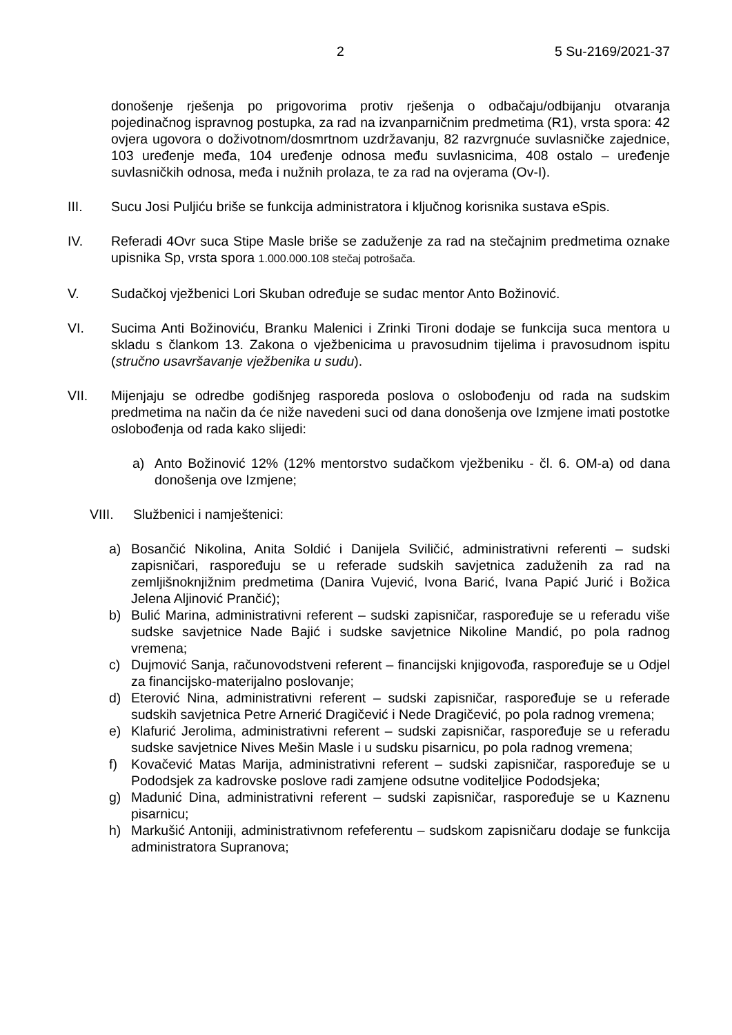2 5 Su-2169/2021-37
donošenje rješenja po prigovorima protiv rješenja o odbačaju/odbijanju otvaranja pojedinačnog ispravnog postupka, za rad na izvanparničnim predmetima (R1), vrsta spora: 42 ovjera ugovora o doživotnom/dosmrtnom uzdržavanju, 82 razvrgnuće suvlasničke zajednice, 103 uređenje međa, 104 uređenje odnosa među suvlasnicima, 408 ostalo – uređenje suvlasničkih odnosa, međa i nužnih prolaza, te za rad na ovjerama (Ov-I).
III. Sucu Josi Puljiću briše se funkcija administratora i ključnog korisnika sustava eSpis.
IV. Referadi 4Ovr suca Stipe Masle briše se zaduženje za rad na stečajnim predmetima oznake upisnika Sp, vrsta spora 1.000.000.108 stečaj potrošača.
V. Sudačkoj vježbenici Lori Skuban određuje se sudac mentor Anto Božinović.
VI. Sucima Anti Božinoviću, Branku Malenici i Zrinki Tironi dodaje se funkcija suca mentora u skladu s člankom 13. Zakona o vježbenicima u pravosudnim tijelima i pravosudnom ispitu (stručno usavršavanje vježbenika u sudu).
VII. Mijenjaju se odredbe godišnjeg rasporeda poslova o oslobođenju od rada na sudskim predmetima na način da će niže navedeni suci od dana donošenja ove Izmjene imati postotke oslobođenja od rada kako slijedi:
a) Anto Božinović 12% (12% mentorstvo sudačkom vježbeniku - čl. 6. OM-a) od dana donošenja ove Izmjene;
VIII. Službenici i namještenici:
a) Bosančić Nikolina, Anita Soldić i Danijela Sviličić, administrativni referenti – sudski zapisničari, raspoređuju se u referade sudskih savjetnica zaduženih za rad na zemljišnoknjižnim predmetima (Danira Vujević, Ivona Barić, Ivana Papić Jurić i Božica Jelena Aljinović Prančić);
b) Bulić Marina, administrativni referent – sudski zapisničar, raspoređuje se u referadu više sudske savjetnice Nade Bajić i sudske savjetnice Nikoline Mandić, po pola radnog vremena;
c) Dujmović Sanja, računovodstveni referent – financijski knjigovođa, raspoređuje se u Odjel za financijsko-materijalno poslovanje;
d) Eterović Nina, administrativni referent – sudski zapisničar, raspoređuje se u referade sudskih savjetnica Petre Arnerić Dragičević i Nede Dragičević, po pola radnog vremena;
e) Klafurić Jerolima, administrativni referent – sudski zapisničar, raspoređuje se u referadu sudske savjetnice Nives Mešin Masle i u sudsku pisarnicu, po pola radnog vremena;
f) Kovačević Matas Marija, administrativni referent – sudski zapisničar, raspoređuje se u Pododsjek za kadrovske poslove radi zamjene odsutne voditeljice Pododsjeka;
g) Madunić Dina, administrativni referent – sudski zapisničar, raspoređuje se u Kaznenu pisarnicu;
h) Markušić Antoniji, administrativnom refeferentu – sudskom zapisničaru dodaje se funkcija administratora Supranova;